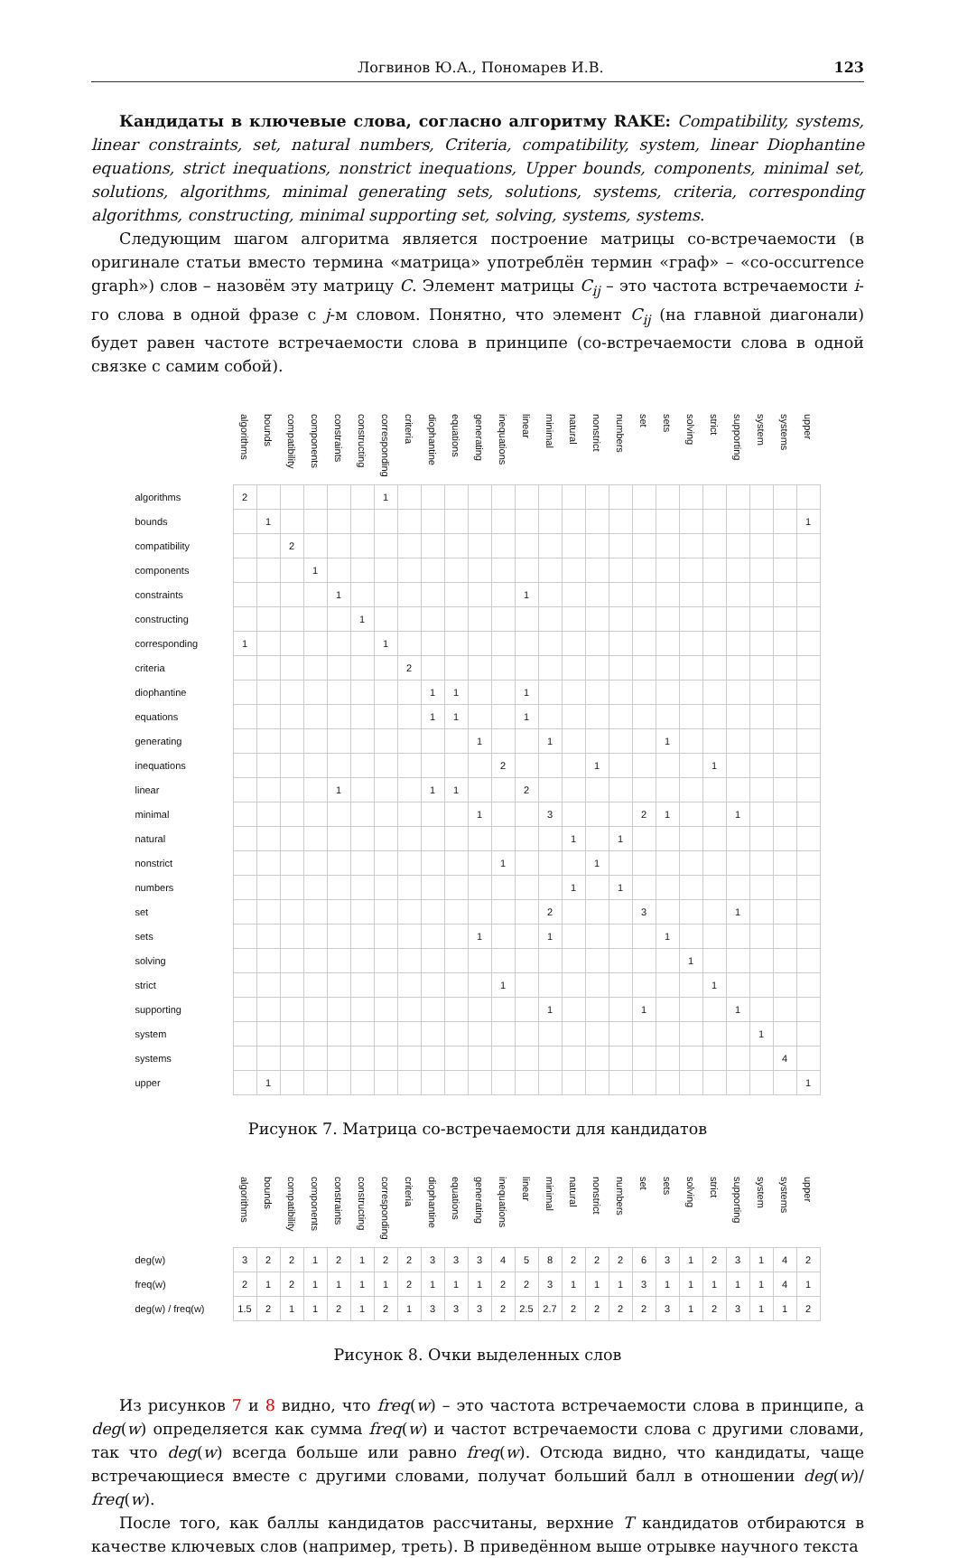Логвинов Ю.А., Пономарев И.В. 123
Кандидаты в ключевые слова, согласно алгоритму RAKE: Compatibility, systems, linear constraints, set, natural numbers, Criteria, compatibility, system, linear Diophantine equations, strict inequations, nonstrict inequations, Upper bounds, components, minimal set, solutions, algorithms, minimal generating sets, solutions, systems, criteria, corresponding algorithms, constructing, minimal supporting set, solving, systems, systems.
Следующим шагом алгоритма является построение матрицы со-встречаемости (в оригинале статьи вместо термина «матрица» употреблён термин «граф» – «co-occurrence graph») слов – назовём эту матрицу C. Элемент матрицы C<sub>ij</sub> – это частота встречаемости i-го слова в одной фразе с j-м словом. Понятно, что элемент C<sub>ij</sub> (на главной диагонали) будет равен частоте встречаемости слова в принципе (со-встречаемости слова в одной связке с самим собой).
| | algorithms | bounds | compatibility | components | constraints | constructing | corresponding | criteria | diophantine | equations | generating | inequations | linear | minimal | natural | nonstrict | numbers | set | sets | solving | strict | supporting | system | systems | upper |
| --- | --- | --- | --- | --- | --- | --- | --- | --- | --- | --- | --- | --- | --- | --- | --- | --- | --- | --- | --- | --- | --- | --- | --- | --- | --- |
| algorithms | 2 | | | | | | 1 | | | | | | | | | | | | | | | | | | |
| bounds | | 1 | | | | | | | | | | | | | | | | | | | | | | | 1 |
| compatibility | | | 2 | | | | | | | | | | | | | | | | | | | | | | |
| components | | | | 1 | | | | | | | | | | | | | | | | | | | | | |
| constraints | | | | | 1 | | | | | | | | 1 | | | | | | | | | | | | |
| constructing | | | | | | 1 | | | | | | | | | | | | | | | | | | | |
| corresponding | 1 | | | | | | 1 | | | | | | | | | | | | | | | | | | |
| criteria | | | | | | | | 2 | | | | | | | | | | | | | | | | | |
| diophantine | | | | | | | | | 1 | 1 | | | 1 | | | | | | | | | | | | |
| equations | | | | | | | | | 1 | 1 | | | 1 | | | | | | | | | | | | |
| generating | | | | | | | | | | | 1 | | | 1 | | | | | 1 | | | | | | |
| inequations | | | | | | | | | | | | 2 | | | | 1 | | | | | 1 | | | | |
| linear | | | | | 1 | | | | 1 | 1 | | | 2 | | | | | | | | | | | | |
| minimal | | | | | | | | | | | 1 | | | 3 | | | | 2 | 1 | | | 1 | | | |
| natural | | | | | | | | | | | | | | | 1 | | 1 | | | | | | | | |
| nonstrict | | | | | | | | | | | | 1 | | | | 1 | | | | | | | | | |
| numbers | | | | | | | | | | | | | | | 1 | | 1 | | | | | | | | |
| set | | | | | | | | | | | | | | 2 | | | | 3 | | | | 1 | | | |
| sets | | | | | | | | | | | 1 | | | 1 | | | | | 1 | | | | | | |
| solving | | | | | | | | | | | | | | | | | | | | 1 | | | | | |
| strict | | | | | | | | | | | | 1 | | | | | | | | | 1 | | | | |
| supporting | | | | | | | | | | | | | | 1 | | | | 1 | | | | 1 | | | |
| system | | | | | | | | | | | | | | | | | | | | | | | 1 | | |
| systems | | | | | | | | | | | | | | | | | | | | | | | | 4 | |
| upper | | 1 | | | | | | | | | | | | | | | | | | | | | | | 1 |
Рисунок 7. Матрица со-встречаемости для кандидатов
| | algorithms | bounds | compatibility | components | constraints | constructing | corresponding | criteria | diophantine | equations | generating | inequations | linear | minimal | natural | nonstrict | numbers | set | sets | solving | strict | supporting | system | systems | upper |
| --- | --- | --- | --- | --- | --- | --- | --- | --- | --- | --- | --- | --- | --- | --- | --- | --- | --- | --- | --- | --- | --- | --- | --- | --- | --- |
| deg(w) | 3 | 2 | 2 | 1 | 2 | 1 | 2 | 2 | 3 | 3 | 3 | 4 | 5 | 8 | 2 | 2 | 2 | 6 | 3 | 1 | 2 | 3 | 1 | 4 | 2 |
| freq(w) | 2 | 1 | 2 | 1 | 1 | 1 | 1 | 2 | 1 | 1 | 1 | 2 | 2 | 3 | 1 | 1 | 1 | 3 | 1 | 1 | 1 | 1 | 1 | 4 | 1 |
| deg(w) / freq(w) | 1.5 | 2 | 1 | 1 | 2 | 1 | 2 | 1 | 3 | 3 | 3 | 2 | 2.5 | 2.7 | 2 | 2 | 2 | 2 | 3 | 1 | 2 | 3 | 1 | 1 | 2 |
Рисунок 8. Очки выделенных слов
Из рисунков 7 и 8 видно, что freq(w) – это частота встречаемости слова в принципе, а deg(w) определяется как сумма freq(w) и частот встречаемости слова с другими словами, так что deg(w) всегда больше или равно freq(w). Отсюда видно, что кандидаты, чаще встречающиеся вместе с другими словами, получат больший балл в отношении deg(w)/ freq(w).
После того, как баллы кандидатов рассчитаны, верхние T кандидатов отбираются в качестве ключевых слов (например, треть). В приведённом выше отрывке научного текста